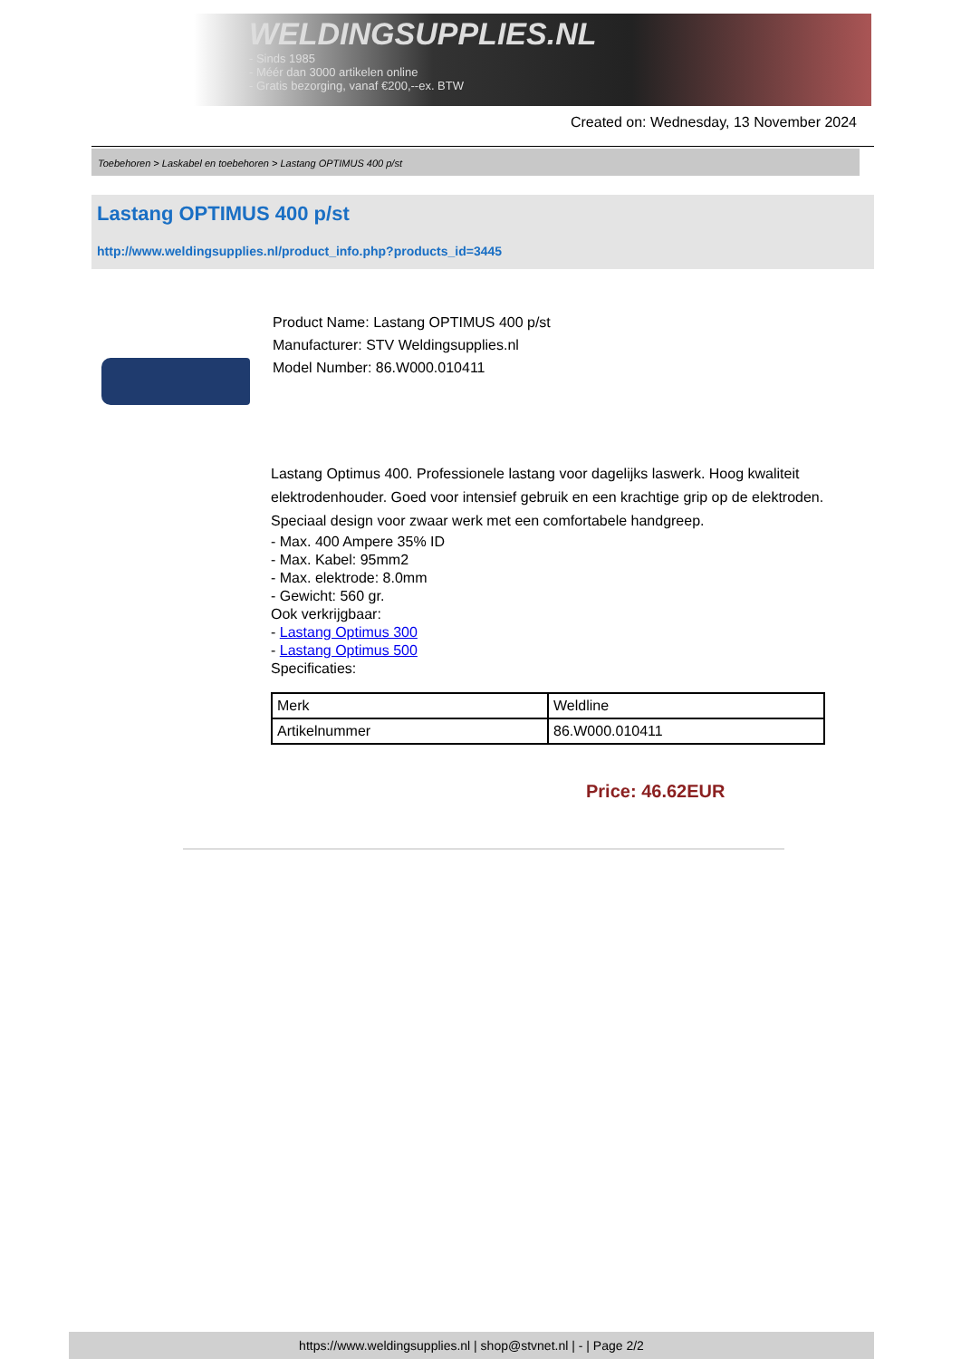WELDINGSUPPLIES.NL
- Sinds 1985
- Méér dan 3000 artikelen online
- Gratis bezorging, vanaf €200,--ex. BTW
Created on: Wednesday, 13 November 2024
Toebehoren > Laskabel en toebehoren > Lastang OPTIMUS 400 p/st
Lastang OPTIMUS 400 p/st
http://www.weldingsupplies.nl/product_info.php?products_id=3445
Product Name: Lastang OPTIMUS 400 p/st
Manufacturer: STV Weldingsupplies.nl
Model Number: 86.W000.010411
Lastang Optimus 400. Professionele lastang voor dagelijks laswerk. Hoog kwaliteit elektrodenhouder. Goed voor intensief gebruik en een krachtige grip op de elektroden. Speciaal design voor zwaar werk met een comfortabele handgreep.
- Max. 400 Ampere 35% ID
- Max. Kabel: 95mm2
- Max. elektrode: 8.0mm
- Gewicht: 560 gr.
Ook verkrijgbaar:
- Lastang Optimus 300
- Lastang Optimus 500
Specificaties:
| Merk | Weldline |
| Artikelnummer | 86.W000.010411 |
Price: 46.62EUR
https://www.weldingsupplies.nl | shop@stvnet.nl | - | Page 2/2